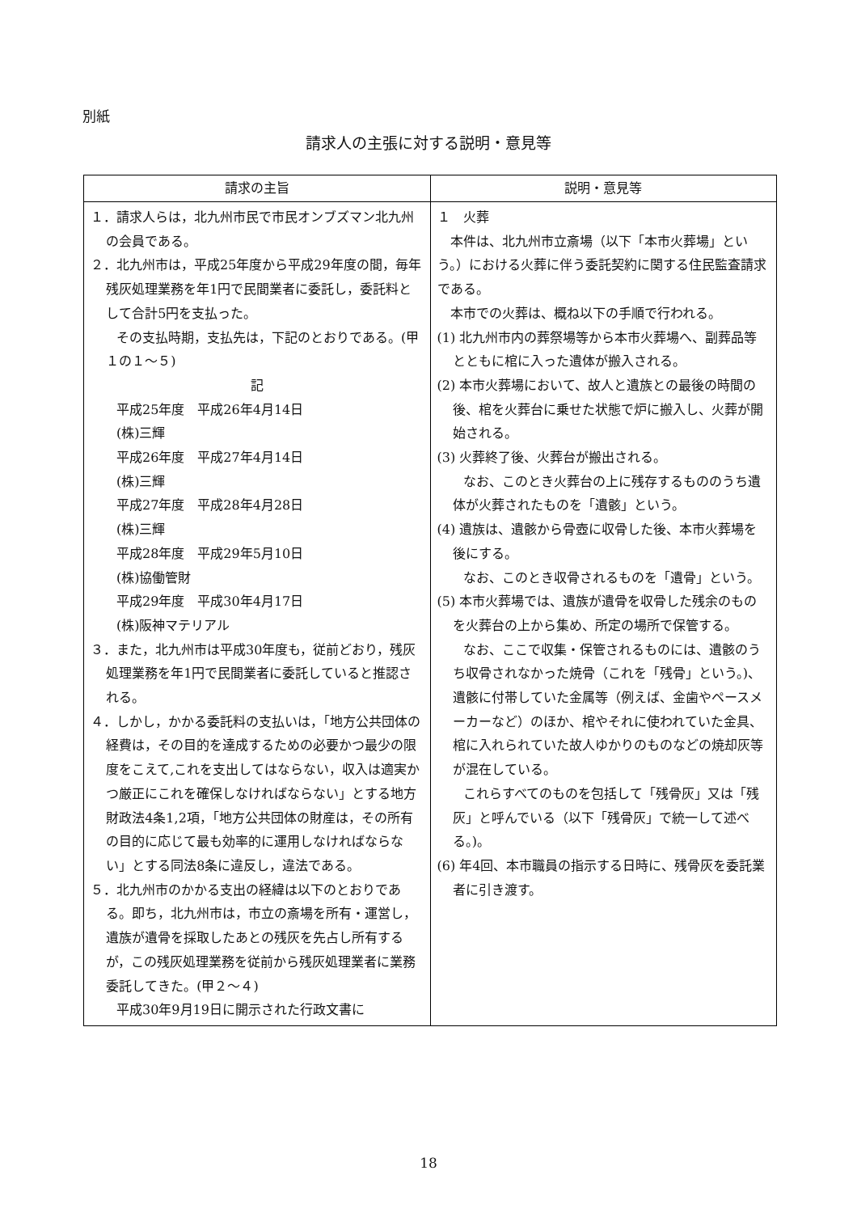別紙
請求人の主張に対する説明・意見等
| 請求の主旨 | 説明・意見等 |
| --- | --- |
| １．請求人らは，北九州市民で市民オンブズマン北九州の会員である。 ２．北九州市は，平成25年度から平成29年度の間，毎年残灰処理業務を年1円で民間業者に委託し，委託料として合計5円を支払った。 その支払時期，支払先は，下記のとおりである。(甲１の１～５) 記 平成25年度 平成26年4月14日 (株)三輝 平成26年度 平成27年4月14日 (株)三輝 平成27年度 平成28年4月28日 (株)三輝 平成28年度 平成29年5月10日 (株)協働管財 平成29年度 平成30年4月17日 (株)阪神マテリアル ３．また，北九州市は平成30年度も，従前どおり，残灰処理業務を年1円で民間業者に委託していると推認される。 ４．しかし，かかる委託料の支払いは，「地方公共団体の経費は，その目的を達成するための必要かつ最少の限度をこえて,これを支出してはならない，収入は適実かつ厳正にこれを確保しなければならない」とする地方財政法4条1,2項，「地方公共団体の財産は，その所有の目的に応じて最も効率的に運用しなければならない」とする同法8条に違反し，違法である。 ５．北九州市のかかる支出の経緯は以下のとおりである。即ち，北九州市は，市立の斎場を所有・運営し，遺族が遺骨を採取したあとの残灰を先占し所有するが，この残灰処理業務を従前から残灰処理業者に業務委託してきた。(甲２～４) 平成30年9月19日に開示された行政文書に | １ 火葬 本件は、北九州市立斎場（以下「本市火葬場」という。）における火葬に伴う委託契約に関する住民監査請求である。 本市での火葬は、概ね以下の手順で行われる。 (1) 北九州市内の葬祭場等から本市火葬場へ、副葬品等とともに棺に入った遺体が搬入される。 (2) 本市火葬場において、故人と遺族との最後の時間の後、棺を火葬台に乗せた状態で炉に搬入し、火葬が開始される。 (3) 火葬終了後、火葬台が搬出される。 なお、このとき火葬台の上に残存するもののうち遺体が火葬されたものを「遺骸」という。 (4) 遺族は、遺骸から骨壺に収骨した後、本市火葬場を後にする。 なお、このとき収骨されるものを「遺骨」という。 (5) 本市火葬場では、遺族が遺骨を収骨した残余のものを火葬台の上から集め、所定の場所で保管する。 なお、ここで収集・保管されるものには、遺骸のうち収骨されなかった焼骨（これを「残骨」という。)、遺骸に付帯していた金属等（例えば、金歯やペースメーカーなど）のほか、棺やそれに使われていた金具、棺に入れられていた故人ゆかりのものなどの焼却灰等が混在している。 これらすべてのものを包括して「残骨灰」又は「残灰」と呼んでいる（以下「残骨灰」で統一して述べる。)。 (6) 年4回、本市職員の指示する日時に、残骨灰を委託業者に引き渡す。 |
18